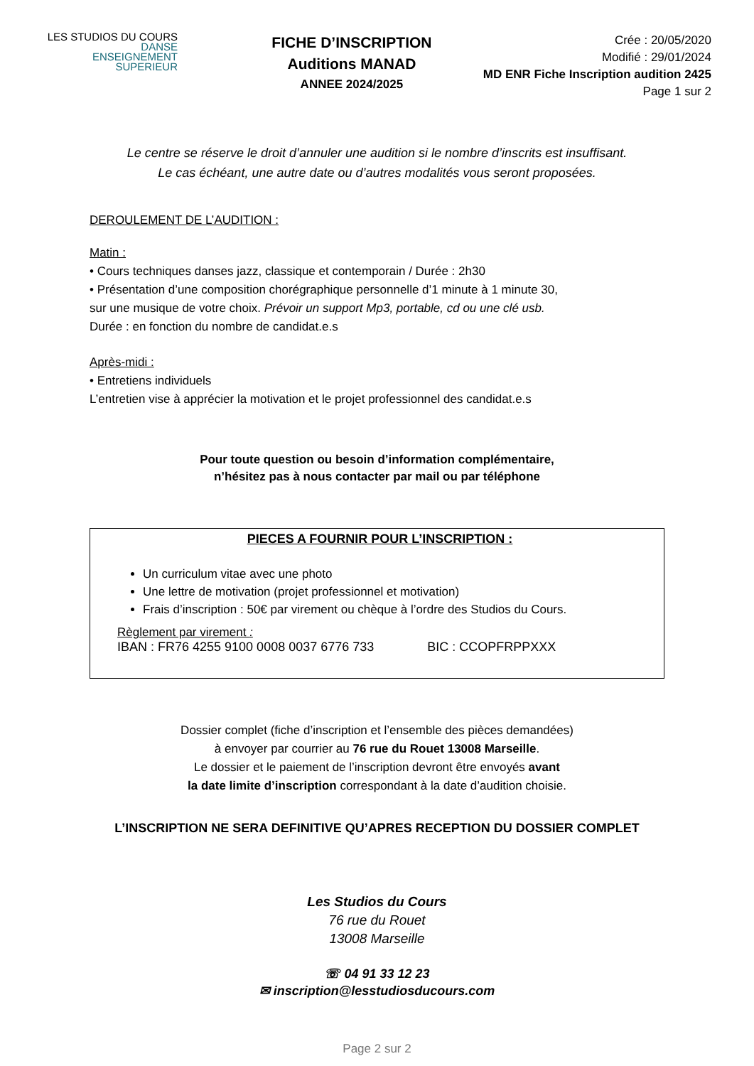LES STUDIOS DU COURS
DANSE
ENSEIGNEMENT
SUPERIEUR
FICHE D’INSCRIPTION
Auditions MANAD
ANNEE 2024/2025
Crée : 20/05/2020
Modifié : 29/01/2024
MD ENR Fiche Inscription audition 2425
Page 1 sur 2
Le centre se réserve le droit d’annuler une audition si le nombre d’inscrits est insuffisant.
Le cas échéant, une autre date ou d’autres modalités vous seront proposées.
DEROULEMENT DE L’AUDITION :
Matin :
• Cours techniques danses jazz, classique et contemporain / Durée : 2h30
• Présentation d’une composition chorégraphique personnelle d’1 minute à 1 minute 30,
sur une musique de votre choix. Prévoir un support Mp3, portable, cd ou une clé usb.
Durée : en fonction du nombre de candidat.e.s
Après-midi :
• Entretiens individuels
L’entretien vise à apprécier la motivation et le projet professionnel des candidat.e.s
Pour toute question ou besoin d’information complémentaire,
n’hésitez pas à nous contacter par mail ou par téléphone
PIECES A FOURNIR POUR L’INSCRIPTION :
Un curriculum vitae avec une photo
Une lettre de motivation (projet professionnel et motivation)
Frais d’inscription : 50€ par virement ou chèque à l’ordre des Studios du Cours.
Règlement par virement :
IBAN : FR76 4255 9100 0008 0037 6776 733 BIC : CCOPFRPPXXX
Dossier complet (fiche d’inscription et l’ensemble des pièces demandées)
à envoyer par courrier au 76 rue du Rouet 13008 Marseille.
Le dossier et le paiement de l’inscription devront être envoyés avant
la date limite d’inscription correspondant à la date d’audition choisie.
L’INSCRIPTION NE SERA DEFINITIVE QU’APRES RECEPTION DU DOSSIER COMPLET
Les Studios du Cours
76 rue du Rouet
13008 Marseille
☏ 04 91 33 12 23
✉ inscription@lesstudiosducours.com
Page 2 sur 2